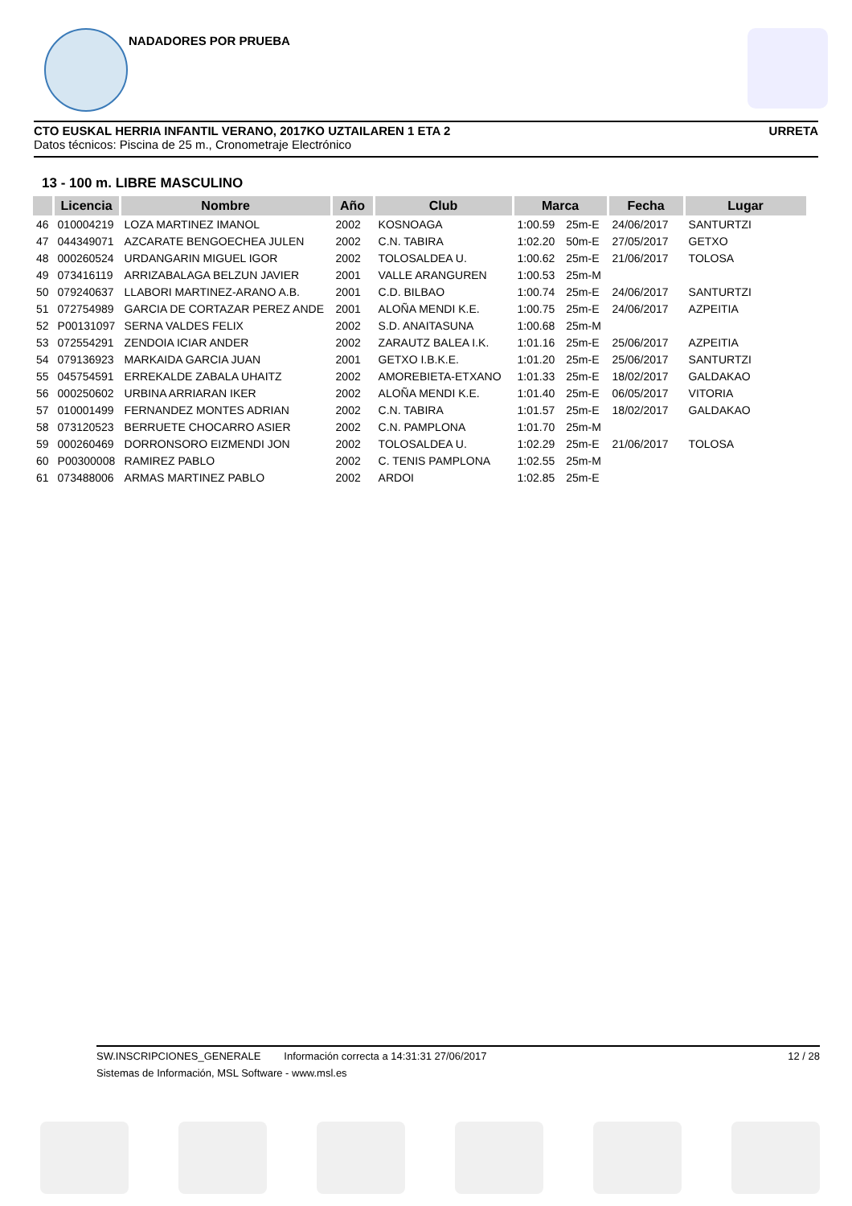NADADORES POR PRUEBA
CTO EUSKAL HERRIA INFANTIL VERANO, 2017KO UZTAILAREN 1 ETA 2 URRETA
Datos técnicos: Piscina de 25 m., Cronometraje Electrónico
13 - 100 m. LIBRE MASCULINO
| | Licencia | Nombre | Año | Club | Marca | | Fecha | Lugar |
| --- | --- | --- | --- | --- | --- | --- | --- | --- |
| 46 | 010004219 | LOZA MARTINEZ IMANOL | 2002 | KOSNOAGA | 1:00.59 | 25m-E | 24/06/2017 | SANTURTZI |
| 47 | 044349071 | AZCARATE BENGOECHEA JULEN | 2002 | C.N. TABIRA | 1:02.20 | 50m-E | 27/05/2017 | GETXO |
| 48 | 000260524 | URDANGARIN MIGUEL IGOR | 2002 | TOLOSALDEA U. | 1:00.62 | 25m-E | 21/06/2017 | TOLOSA |
| 49 | 073416119 | ARRIZABALAGA BELZUN JAVIER | 2001 | VALLE ARANGUREN | 1:00.53 | 25m-M | | |
| 50 | 079240637 | LLABORI MARTINEZ-ARANO A.B. | 2001 | C.D. BILBAO | 1:00.74 | 25m-E | 24/06/2017 | SANTURTZI |
| 51 | 072754989 | GARCIA DE CORTAZAR PEREZ ANDE | 2001 | ALOÑA MENDI K.E. | 1:00.75 | 25m-E | 24/06/2017 | AZPEITIA |
| 52 | P00131097 | SERNA VALDES FELIX | 2002 | S.D. ANAITASUNA | 1:00.68 | 25m-M | | |
| 53 | 072554291 | ZENDOIA ICIAR ANDER | 2002 | ZARAUTZ BALEA I.K. | 1:01.16 | 25m-E | 25/06/2017 | AZPEITIA |
| 54 | 079136923 | MARKAIDA GARCIA JUAN | 2001 | GETXO I.B.K.E. | 1:01.20 | 25m-E | 25/06/2017 | SANTURTZI |
| 55 | 045754591 | ERREKALDE ZABALA UHAITZ | 2002 | AMOREBIETA-ETXANO | 1:01.33 | 25m-E | 18/02/2017 | GALDAKAO |
| 56 | 000250602 | URBINA ARRIARAN IKER | 2002 | ALOÑA MENDI K.E. | 1:01.40 | 25m-E | 06/05/2017 | VITORIA |
| 57 | 010001499 | FERNANDEZ MONTES ADRIAN | 2002 | C.N. TABIRA | 1:01.57 | 25m-E | 18/02/2017 | GALDAKAO |
| 58 | 073120523 | BERRUETE CHOCARRO ASIER | 2002 | C.N. PAMPLONA | 1:01.70 | 25m-M | | |
| 59 | 000260469 | DORRONSORO EIZMENDI JON | 2002 | TOLOSALDEA U. | 1:02.29 | 25m-E | 21/06/2017 | TOLOSA |
| 60 | P00300008 | RAMIREZ PABLO | 2002 | C. TENIS PAMPLONA | 1:02.55 | 25m-M | | |
| 61 | 073488006 | ARMAS MARTINEZ PABLO | 2002 | ARDOI | 1:02.85 | 25m-E | | |
SW.INSCRIPCIONES_GENERALE Información correcta a 14:31:31 27/06/2017 12 / 28
Sistemas de Información, MSL Software - www.msl.es